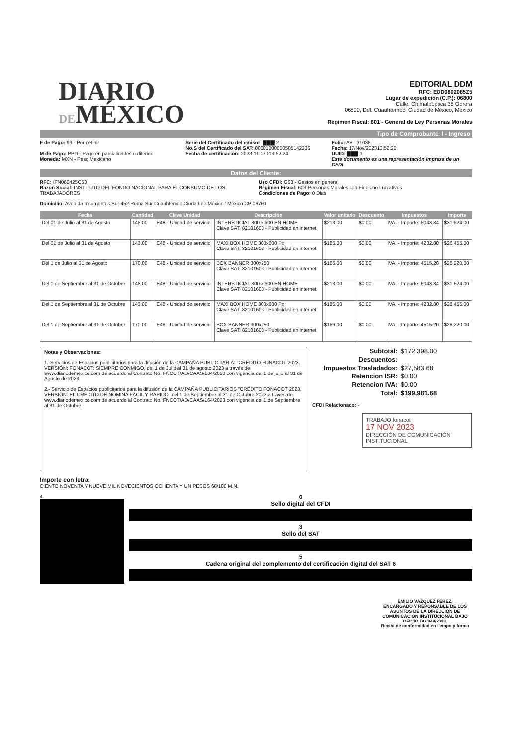DIARIO
DEMÉXICO
EDITORIAL DDM
RFC: EDD0802085Z5
Lugar de expedición (C.P.): 06800
Calle: Chimalpopoca 38 Obrera
06800, Del. Cuauhtemoc, Ciudad de México, México
Régimen Fiscal: 601 - General de Ley Personas Morales
Tipo de Comprobante: I - Ingreso
F de Pago: 99 - Por definir
M de Pago: PPD - Pago en parcialidades o diferido
Moneda: MXN - Peso Mexicano
Serie del Certificado del emisor: ▇▇▇ 2
No.S del Certificado del SAT: 00001000000505142236
Fecha de certificación: 2023-11-17T13:52:24
Folio: AA - 31036
Fecha: 17/Nov/202313:52:20
UUID: ▇▇▇ 1
Este documento es una representación impresa de un CFDI
Datos del Cliente:
RFC: IFN060425C53
Razon Social: INSTITUTO DEL FONDO NACIONAL PARA EL CONSUMO DE LOS TRABAJADORES
Uso CFDI: G03 - Gastos en general
Régimen Fiscal: 603-Personas Morales con Fines no Lucrativos
Condiciones de Pago: 0 Dias
Domicilio: Avenida Insurgentes Sur 452 Roma Sur Cuauhtémoc Ciudad de México ' México CP 06760
| Fecha | Cantidad | Clave Unidad | Descripción | Valor unitario | Descuento | Impuestos | Importe |
| --- | --- | --- | --- | --- | --- | --- | --- |
| Del 01 de Julio al 31 de Agosto | 148.00 | E48 - Unidad de servicio | INTERSTICIAL 800 x 600 EN HOME Clave SAT: 82101603 - Publicidad en internet | $213.00 | $0.00 | IVA, - Importe: 5043.84 | $31,524.00 |
| Del 01 de Julio al 31 de Agosto | 143.00 | E48 - Unidad de servicio | MAXI BOX HOME 300x600 Px Clave SAT: 82101603 - Publicidad en internet | $185.00 | $0.00 | IVA, - Importe: 4232.80 | $26,455.00 |
| Del 1 de Julio al 31 de Agosto | 170.00 | E48 - Unidad de servicio | BOX BANNER 300x250 Clave SAT: 82101603 - Publicidad en internet | $166.00 | $0.00 | IVA, - Importe: 4515.20 | $28,220.00 |
| Del 1 de Septiembre al 31 de Octubre | 148.00 | E48 - Unidad de servicio | INTERSTICIAL 800 x 600 EN HOME Clave SAT: 82101603 - Publicidad en internet | $213.00 | $0.00 | IVA, - Importe: 5043.84 | $31,524.00 |
| Del 1 de Septiembre al 31 de Octubre | 143.00 | E48 - Unidad de servicio | MAXI BOX HOME 300x600 Px Clave SAT: 82101603 - Publicidad en internet | $185.00 | $0.00 | IVA, - Importe: 4232.80 | $26,455.00 |
| Del 1 de Septiembre al 31 de Octubre | 170.00 | E48 - Unidad de servicio | BOX BANNER 300x250 Clave SAT: 82101603 - Publicidad en internet | $166.00 | $0.00 | IVA, - Importe: 4515.20 | $28,220.00 |
Notas y Observaciones:
1.-Servicios de Espacios públicitarios para la difusión de la CAMPAÑA PUBLICITARIA: "CREDITO FONACOT 2023. VERSIÓN: FONACOT: SIEMPRE CONMIGO, del 1 de Julio al 31 de agosto 2023 a través de www.diariodemexico.com de acuerdo al Contrato No. FNCOT/AD/CAAS/164/2023 con vigencia del 1 de julio al 31 de Agosto de 2023
2.- Servicio de Espacios publicitarios para la difusión de la CAMPAÑA PUBLICITARIOS "CRÉDITO FONACOT 2023, VERSIÓN: EL CRÉDITO DE NÓMINA FÁCIL Y RÁPIDO" del 1 de Septiembre al 31 de Octubre 2023 a través de www.diariodemexico.com de acuerdo al Contrato No. FNCOT/AD/CAAS/164/2023 con vigencia del 1 de Septiembre al 31 de Octubre
| Subtotal: | $172,398.00 |
| Descuentos: | |
| Impuestos Trasladados: | $27,583.68 |
| Retencion ISR: | $0.00 |
| Retencion IVA: | $0.00 |
| Total: | $199,981.68 |
CFDI Relacionado: -
TRABAJO fonacot
17 NOV 2023
DIRECCIÓN DE COMUNICACIÓN INSTITUCIONAL
Importe con letra:
CIENTO NOVENTA Y NUEVE MIL NOVECIENTOS OCHENTA Y UN PESOS 68/100 M.N.
4
0
Sello digital del CFDI
3
Sello del SAT
5
Cadena original del complemento del certificación digital del SAT 6
EMILIO VAZQUEZ PÉREZ,
ENCARGADO Y REPONSABLE DE LOS ASUNTOS DE LA DIRECCIÓN DE COMUNICACIÓN INSTITUCIONAL BAJO OFICIO DG/049/2023.
Recibí de conformidad en tiempo y forma